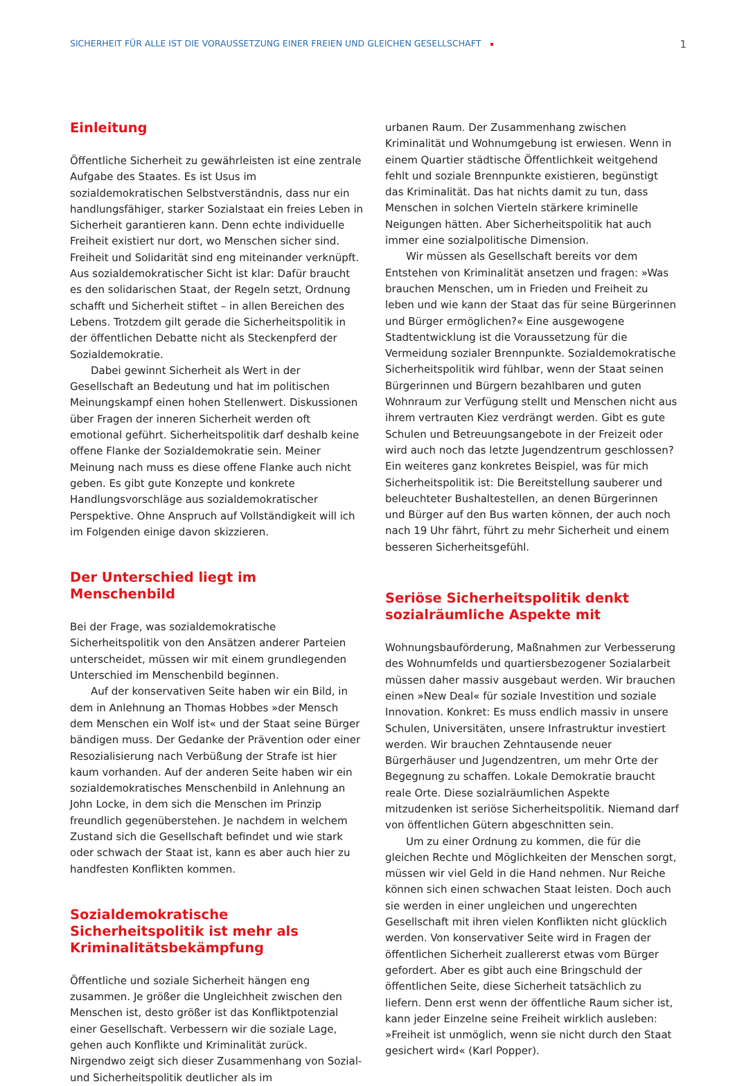SICHERHEIT FÜR ALLE IST DIE VORAUSSETZUNG EINER FREIEN UND GLEICHEN GESELLSCHAFT 1
Einleitung
Öffentliche Sicherheit zu gewährleisten ist eine zentrale Aufgabe des Staates. Es ist Usus im sozialdemokratischen Selbstverständnis, dass nur ein handlungsfähiger, starker Sozialstaat ein freies Leben in Sicherheit garantieren kann. Denn echte individuelle Freiheit existiert nur dort, wo Menschen sicher sind. Freiheit und Solidarität sind eng miteinander verknüpft. Aus sozialdemokratischer Sicht ist klar: Dafür braucht es den solidarischen Staat, der Regeln setzt, Ordnung schafft und Sicherheit stiftet – in allen Bereichen des Lebens. Trotzdem gilt gerade die Sicherheitspolitik in der öffentlichen Debatte nicht als Steckenpferd der Sozialdemokratie.
Dabei gewinnt Sicherheit als Wert in der Gesellschaft an Bedeutung und hat im politischen Meinungskampf einen hohen Stellenwert. Diskussionen über Fragen der inneren Sicherheit werden oft emotional geführt. Sicherheitspolitik darf deshalb keine offene Flanke der Sozialdemokratie sein. Meiner Meinung nach muss es diese offene Flanke auch nicht geben. Es gibt gute Konzepte und konkrete Handlungsvorschläge aus sozialdemokratischer Perspektive. Ohne Anspruch auf Vollständigkeit will ich im Folgenden einige davon skizzieren.
Der Unterschied liegt im Menschenbild
Bei der Frage, was sozialdemokratische Sicherheitspolitik von den Ansätzen anderer Parteien unterscheidet, müssen wir mit einem grundlegenden Unterschied im Menschenbild beginnen.
Auf der konservativen Seite haben wir ein Bild, in dem in Anlehnung an Thomas Hobbes »der Mensch dem Menschen ein Wolf ist« und der Staat seine Bürger bändigen muss. Der Gedanke der Prävention oder einer Resozialisierung nach Verbüßung der Strafe ist hier kaum vorhanden. Auf der anderen Seite haben wir ein sozialdemokratisches Menschenbild in Anlehnung an John Locke, in dem sich die Menschen im Prinzip freundlich gegenüberstehen. Je nachdem in welchem Zustand sich die Gesellschaft befindet und wie stark oder schwach der Staat ist, kann es aber auch hier zu handfesten Konflikten kommen.
Sozialdemokratische Sicherheitspolitik ist mehr als Kriminalitätsbekämpfung
Öffentliche und soziale Sicherheit hängen eng zusammen. Je größer die Ungleichheit zwischen den Menschen ist, desto größer ist das Konfliktpotenzial einer Gesellschaft. Verbessern wir die soziale Lage, gehen auch Konflikte und Kriminalität zurück. Nirgendwo zeigt sich dieser Zusammenhang von Sozial- und Sicherheitspolitik deutlicher als im
urbanen Raum. Der Zusammenhang zwischen Kriminalität und Wohnumgebung ist erwiesen. Wenn in einem Quartier städtische Öffentlichkeit weitgehend fehlt und soziale Brennpunkte existieren, begünstigt das Kriminalität. Das hat nichts damit zu tun, dass Menschen in solchen Vierteln stärkere kriminelle Neigungen hätten. Aber Sicherheitspolitik hat auch immer eine sozialpolitische Dimension.
Wir müssen als Gesellschaft bereits vor dem Entstehen von Kriminalität ansetzen und fragen: »Was brauchen Menschen, um in Frieden und Freiheit zu leben und wie kann der Staat das für seine Bürgerinnen und Bürger ermöglichen?« Eine ausgewogene Stadtentwicklung ist die Voraussetzung für die Vermeidung sozialer Brennpunkte. Sozialdemokratische Sicherheitspolitik wird fühlbar, wenn der Staat seinen Bürgerinnen und Bürgern bezahlbaren und guten Wohnraum zur Verfügung stellt und Menschen nicht aus ihrem vertrauten Kiez verdrängt werden. Gibt es gute Schulen und Betreuungsangebote in der Freizeit oder wird auch noch das letzte Jugendzentrum geschlossen? Ein weiteres ganz konkretes Beispiel, was für mich Sicherheitspolitik ist: Die Bereitstellung sauberer und beleuchteter Bushaltestellen, an denen Bürgerinnen und Bürger auf den Bus warten können, der auch noch nach 19 Uhr fährt, führt zu mehr Sicherheit und einem besseren Sicherheitsgefühl.
Seriöse Sicherheitspolitik denkt sozialräumliche Aspekte mit
Wohnungsbauförderung, Maßnahmen zur Verbesserung des Wohnumfelds und quartiersbezogener Sozialarbeit müssen daher massiv ausgebaut werden. Wir brauchen einen »New Deal« für soziale Investition und soziale Innovation. Konkret: Es muss endlich massiv in unsere Schulen, Universitäten, unsere Infrastruktur investiert werden. Wir brauchen Zehntausende neuer Bürgerhäuser und Jugendzentren, um mehr Orte der Begegnung zu schaffen. Lokale Demokratie braucht reale Orte. Diese sozialräumlichen Aspekte mitzudenken ist seriöse Sicherheitspolitik. Niemand darf von öffentlichen Gütern abgeschnitten sein.
Um zu einer Ordnung zu kommen, die für die gleichen Rechte und Möglichkeiten der Menschen sorgt, müssen wir viel Geld in die Hand nehmen. Nur Reiche können sich einen schwachen Staat leisten. Doch auch sie werden in einer ungleichen und ungerechten Gesellschaft mit ihren vielen Konflikten nicht glücklich werden. Von konservativer Seite wird in Fragen der öffentlichen Sicherheit zuallererst etwas vom Bürger gefordert. Aber es gibt auch eine Bringschuld der öffentlichen Seite, diese Sicherheit tatsächlich zu liefern. Denn erst wenn der öffentliche Raum sicher ist, kann jeder Einzelne seine Freiheit wirklich ausleben: »Freiheit ist unmöglich, wenn sie nicht durch den Staat gesichert wird« (Karl Popper).